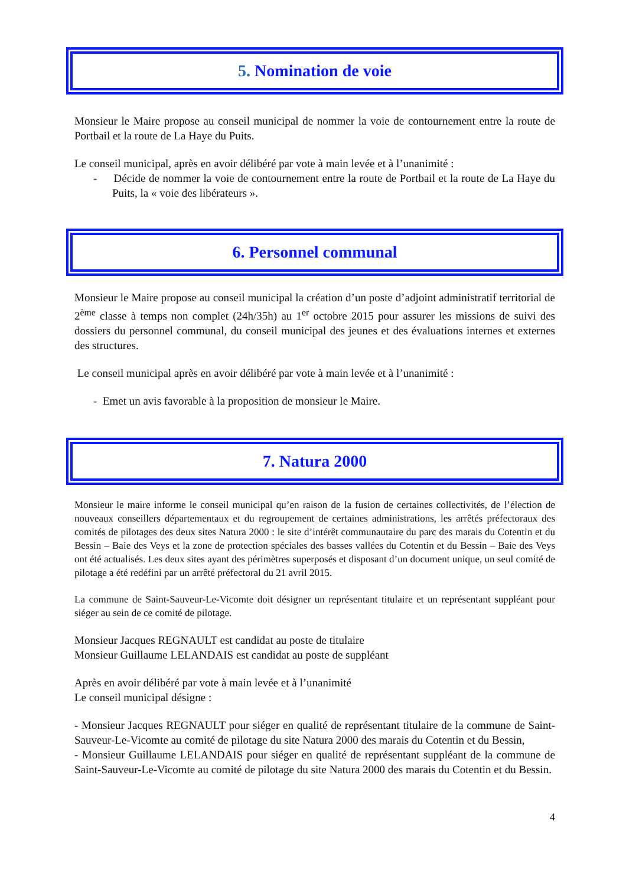5. Nomination de voie
Monsieur le Maire propose au conseil municipal de nommer la voie de contournement entre la route de Portbail et la route de La Haye du Puits.
Le conseil municipal, après en avoir délibéré par vote à main levée et à l’unanimité :
- Décide de nommer la voie de contournement entre la route de Portbail et la route de La Haye du Puits, la « voie des libérateurs ».
6. Personnel communal
Monsieur le Maire propose au conseil municipal la création d’un poste d’adjoint administratif territorial de 2<sup>ème</sup> classe à temps non complet (24h/35h) au 1<sup>er</sup> octobre 2015 pour assurer les missions de suivi des dossiers du personnel communal, du conseil municipal des jeunes et des évaluations internes et externes des structures.
Le conseil municipal après en avoir délibéré par vote à main levée et à l’unanimité :
- Emet un avis favorable à la proposition de monsieur le Maire.
7. Natura 2000
Monsieur le maire informe le conseil municipal qu’en raison de la fusion de certaines collectivités, de l’élection de nouveaux conseillers départementaux et du regroupement de certaines administrations, les arrêtés préfectoraux des comités de pilotages des deux sites Natura 2000 : le site d’intérêt communautaire du parc des marais du Cotentin et du Bessin – Baie des Veys et la zone de protection spéciales des basses vallées du Cotentin et du Bessin – Baie des Veys ont été actualisés. Les deux sites ayant des périmètres superposés et disposant d’un document unique, un seul comité de pilotage a été redéfini par un arrêté préfectoral du 21 avril 2015.
La commune de Saint-Sauveur-Le-Vicomte doit désigner un représentant titulaire et un représentant suppléant pour siéger au sein de ce comité de pilotage.
Monsieur Jacques REGNAULT est candidat au poste de titulaire
Monsieur Guillaume LELANDAIS est candidat au poste de suppléant
Après en avoir délibéré par vote à main levée et à l’unanimité
Le conseil municipal désigne :
- Monsieur Jacques REGNAULT pour siéger en qualité de représentant titulaire de la commune de Saint-Sauveur-Le-Vicomte au comité de pilotage du site Natura 2000 des marais du Cotentin et du Bessin,
- Monsieur Guillaume LELANDAIS pour siéger en qualité de représentant suppléant de la commune de Saint-Sauveur-Le-Vicomte au comité de pilotage du site Natura 2000 des marais du Cotentin et du Bessin.
4